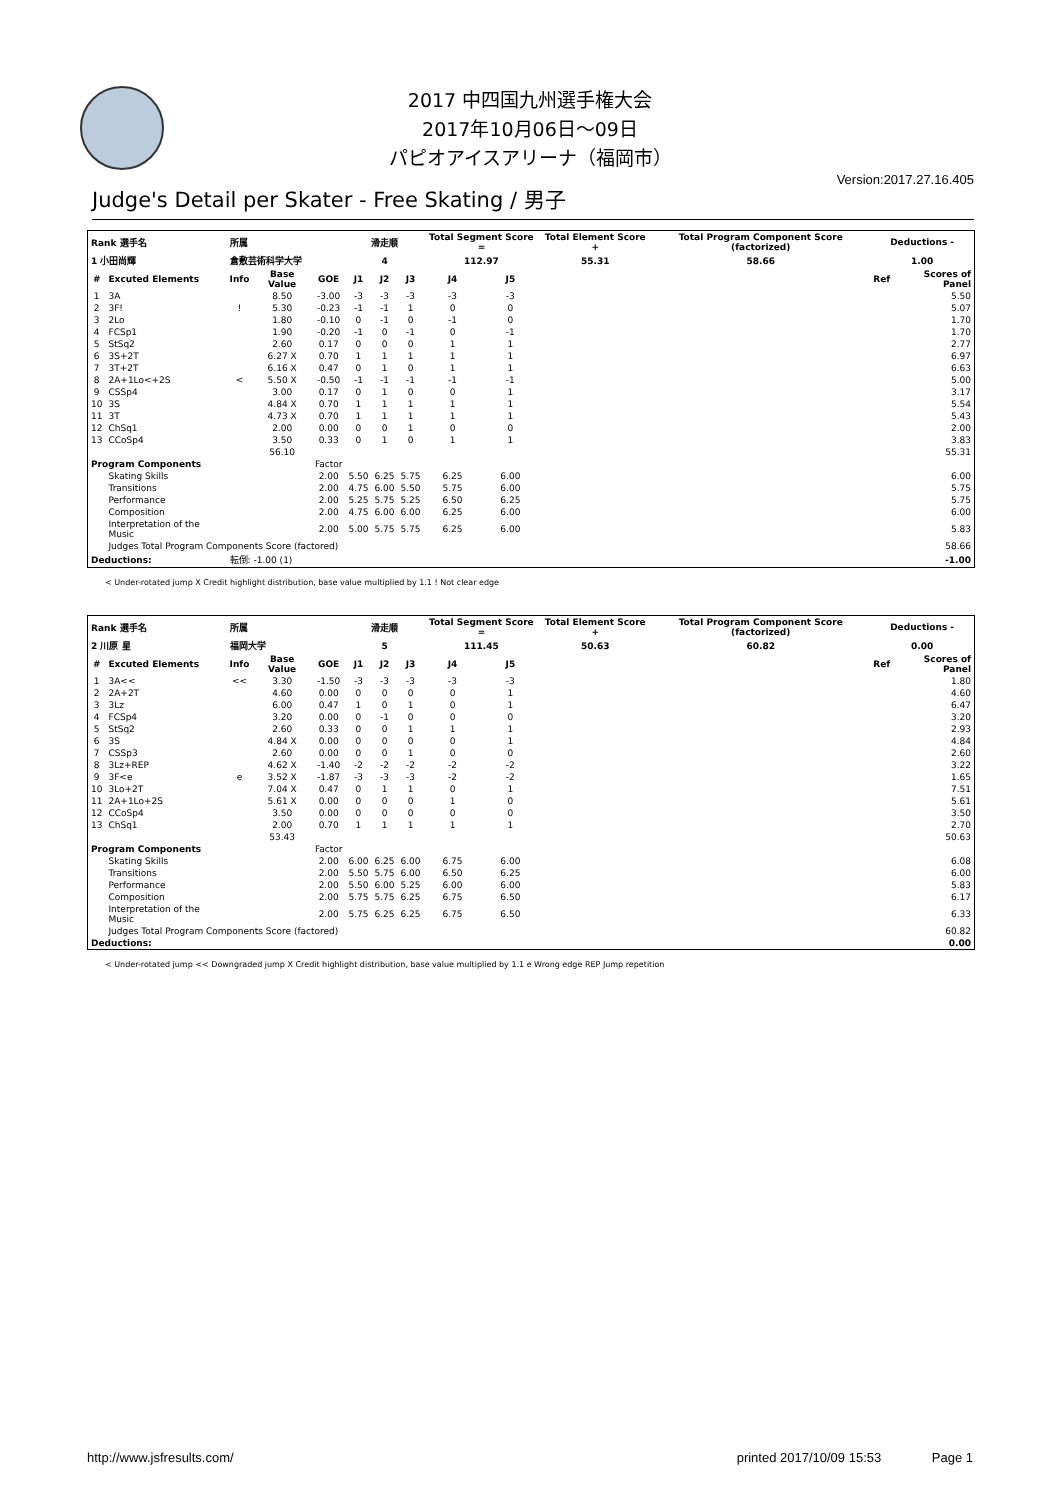2017 中四国九州選手権大会
2017年10月06日～09日
パピオアイスアリーナ（福岡市）
Version:2017.27.16.405
Judge's Detail per Skater - Free Skating / 男子
| Rank 選手名 | | 所属 | | | 滑走順 | | | Total Segment Score = | | Total Element Score + | Total Program Component Score (factorized) | Deductions - | |
| --- | --- | --- | --- | --- | --- | --- | --- | --- | --- | --- | --- | --- | --- |
| 1 小田尚輝 | | 倉敷芸術科学大学 | | | 4 | | | 112.97 | | 55.31 | 58.66 | 1.00 | |
| # | Excuted Elements | Info | Base Value | GOE | J1 | J2 | J3 | J4 | J5 | | | Ref | Scores of Panel |
| 1 | 3A | | 8.50 | -3.00 | -3 | -3 | -3 | -3 | -3 | | | | 5.50 |
| 2 | 3F! | ! | 5.30 | -0.23 | -1 | -1 | 1 | 0 | 0 | | | | 5.07 |
| 3 | 2Lo | | 1.80 | -0.10 | 0 | -1 | 0 | -1 | 0 | | | | 1.70 |
| 4 | FCSp1 | | 1.90 | -0.20 | -1 | 0 | -1 | 0 | -1 | | | | 1.70 |
| 5 | StSq2 | | 2.60 | 0.17 | 0 | 0 | 0 | 1 | 1 | | | | 2.77 |
| 6 | 3S+2T | | 6.27 X | 0.70 | 1 | 1 | 1 | 1 | 1 | | | | 6.97 |
| 7 | 3T+2T | | 6.16 X | 0.47 | 0 | 1 | 0 | 1 | 1 | | | | 6.63 |
| 8 | 2A+1Lo<+2S | < | 5.50 X | -0.50 | -1 | -1 | -1 | -1 | -1 | | | | 5.00 |
| 9 | CSSp4 | | 3.00 | 0.17 | 0 | 1 | 0 | 0 | 1 | | | | 3.17 |
| 10 | 3S | | 4.84 X | 0.70 | 1 | 1 | 1 | 1 | 1 | | | | 5.54 |
| 11 | 3T | | 4.73 X | 0.70 | 1 | 1 | 1 | 1 | 1 | | | | 5.43 |
| 12 | ChSq1 | | 2.00 | 0.00 | 0 | 0 | 1 | 0 | 0 | | | | 2.00 |
| 13 | CCoSp4 | | 3.50 | 0.33 | 0 | 1 | 0 | 1 | 1 | | | | 3.83 |
| | | | 56.10 | | | | | | | | | | 55.31 |
| Program Components | | | | Factor | | | | | | | | | |
| | Skating Skills | | | 2.00 | 5.50 | 6.25 | 5.75 | 6.25 | 6.00 | | | | 6.00 |
| | Transitions | | | 2.00 | 4.75 | 6.00 | 5.50 | 5.75 | 6.00 | | | | 5.75 |
| | Performance | | | 2.00 | 5.25 | 5.75 | 5.25 | 6.50 | 6.25 | | | | 5.75 |
| | Composition | | | 2.00 | 4.75 | 6.00 | 6.00 | 6.25 | 6.00 | | | | 6.00 |
| | Interpretation of the Music | | | 2.00 | 5.00 | 5.75 | 5.75 | 6.25 | 6.00 | | | | 5.83 |
| | Judges Total Program Components Score (factored) | | | | | | | | | | | | 58.66 |
| Deductions: | | 転倒: -1.00 (1) | | | | | | | | | | | -1.00 |
< Under-rotated jump X Credit highlight distribution, base value multiplied by 1.1 ! Not clear edge
| Rank 選手名 | | 所属 | | | 滑走順 | | | Total Segment Score = | | Total Element Score + | Total Program Component Score (factorized) | Deductions - | |
| --- | --- | --- | --- | --- | --- | --- | --- | --- | --- | --- | --- | --- | --- |
| 2 川原 星 | | 福岡大学 | | | 5 | | | 111.45 | | 50.63 | 60.82 | 0.00 | |
| # | Excuted Elements | Info | Base Value | GOE | J1 | J2 | J3 | J4 | J5 | | | Ref | Scores of Panel |
| 1 | 3A<< | << | 3.30 | -1.50 | -3 | -3 | -3 | -3 | -3 | | | | 1.80 |
| 2 | 2A+2T | | 4.60 | 0.00 | 0 | 0 | 0 | 0 | 1 | | | | 4.60 |
| 3 | 3Lz | | 6.00 | 0.47 | 1 | 0 | 1 | 0 | 1 | | | | 6.47 |
| 4 | FCSp4 | | 3.20 | 0.00 | 0 | -1 | 0 | 0 | 0 | | | | 3.20 |
| 5 | StSq2 | | 2.60 | 0.33 | 0 | 0 | 1 | 1 | 1 | | | | 2.93 |
| 6 | 3S | | 4.84 X | 0.00 | 0 | 0 | 0 | 0 | 1 | | | | 4.84 |
| 7 | CSSp3 | | 2.60 | 0.00 | 0 | 0 | 1 | 0 | 0 | | | | 2.60 |
| 8 | 3Lz+REP | | 4.62 X | -1.40 | -2 | -2 | -2 | -2 | -2 | | | | 3.22 |
| 9 | 3F<e | e | 3.52 X | -1.87 | -3 | -3 | -3 | -2 | -2 | | | | 1.65 |
| 10 | 3Lo+2T | | 7.04 X | 0.47 | 0 | 1 | 1 | 0 | 1 | | | | 7.51 |
| 11 | 2A+1Lo+2S | | 5.61 X | 0.00 | 0 | 0 | 0 | 1 | 0 | | | | 5.61 |
| 12 | CCoSp4 | | 3.50 | 0.00 | 0 | 0 | 0 | 0 | 0 | | | | 3.50 |
| 13 | ChSq1 | | 2.00 | 0.70 | 1 | 1 | 1 | 1 | 1 | | | | 2.70 |
| | | | 53.43 | | | | | | | | | | 50.63 |
| Program Components | | | | Factor | | | | | | | | | |
| | Skating Skills | | | 2.00 | 6.00 | 6.25 | 6.00 | 6.75 | 6.00 | | | | 6.08 |
| | Transitions | | | 2.00 | 5.50 | 5.75 | 6.00 | 6.50 | 6.25 | | | | 6.00 |
| | Performance | | | 2.00 | 5.50 | 6.00 | 5.25 | 6.00 | 6.00 | | | | 5.83 |
| | Composition | | | 2.00 | 5.75 | 5.75 | 6.25 | 6.75 | 6.50 | | | | 6.17 |
| | Interpretation of the Music | | | 2.00 | 5.75 | 6.25 | 6.25 | 6.75 | 6.50 | | | | 6.33 |
| | Judges Total Program Components Score (factored) | | | | | | | | | | | | 60.82 |
| Deductions: | | | | | | | | | | | | | 0.00 |
< Under-rotated jump << Downgraded jump X Credit highlight distribution, base value multiplied by 1.1 e Wrong edge REP Jump repetition
http://www.jsfresults.com/ printed 2017/10/09 15:53 Page 1